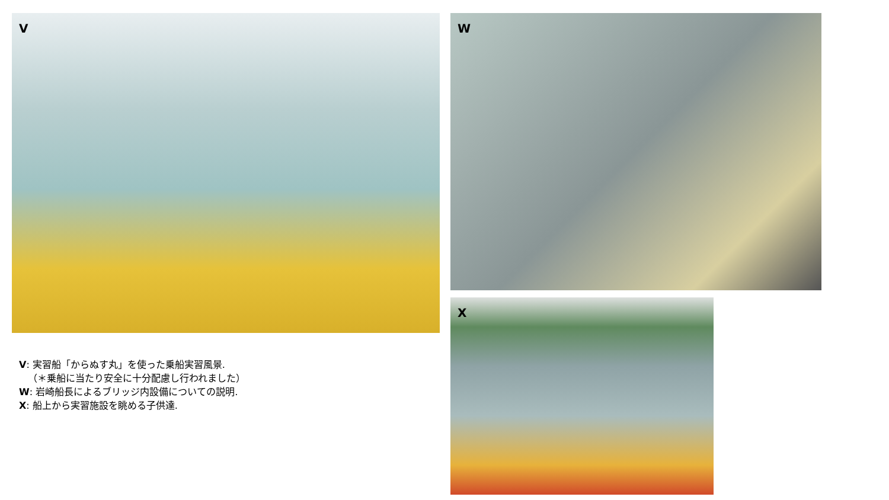V
V: 実習船「からぬす丸」を使った乗船実習風景.
（＊乗船に当たり安全に十分配慮し行われました）
W: 岩崎船長によるブリッジ内設備についての説明.
X: 船上から実習施設を眺める子供達.
W
X